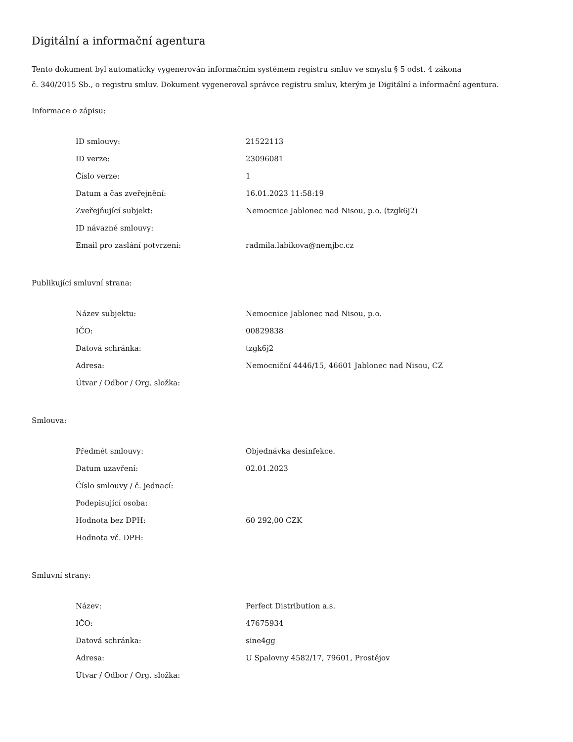Digitální a informační agentura
Tento dokument byl automaticky vygenerován informačním systémem registru smluv ve smyslu § 5 odst. 4 zákona
č. 340/2015 Sb., o registru smluv. Dokument vygeneroval správce registru smluv, kterým je Digitální a informační agentura.
Informace o zápisu:
| ID smlouvy: | 21522113 |
| ID verze: | 23096081 |
| Číslo verze: | 1 |
| Datum a čas zveřejnění: | 16.01.2023 11:58:19 |
| Zveřejňující subjekt: | Nemocnice Jablonec nad Nisou, p.o. (tzgk6j2) |
| ID návazné smlouvy: | |
| Email pro zaslání potvrzení: | radmila.labikova@nemjbc.cz |
Publikující smluvní strana:
| Název subjektu: | Nemocnice Jablonec nad Nisou, p.o. |
| IČO: | 00829838 |
| Datová schránka: | tzgk6j2 |
| Adresa: | Nemocniční 4446/15, 46601 Jablonec nad Nisou, CZ |
| Útvar / Odbor / Org. složka: | |
Smlouva:
| Předmět smlouvy: | Objednávka desinfekce. |
| Datum uzavření: | 02.01.2023 |
| Číslo smlouvy / č. jednací: | |
| Podepisující osoba: | |
| Hodnota bez DPH: | 60 292,00 CZK |
| Hodnota vč. DPH: | |
Smluvní strany:
| Název: | Perfect Distribution a.s. |
| IČO: | 47675934 |
| Datová schránka: | sine4gg |
| Adresa: | U Spalovny 4582/17, 79601, Prostějov |
| Útvar / Odbor / Org. složka: | |